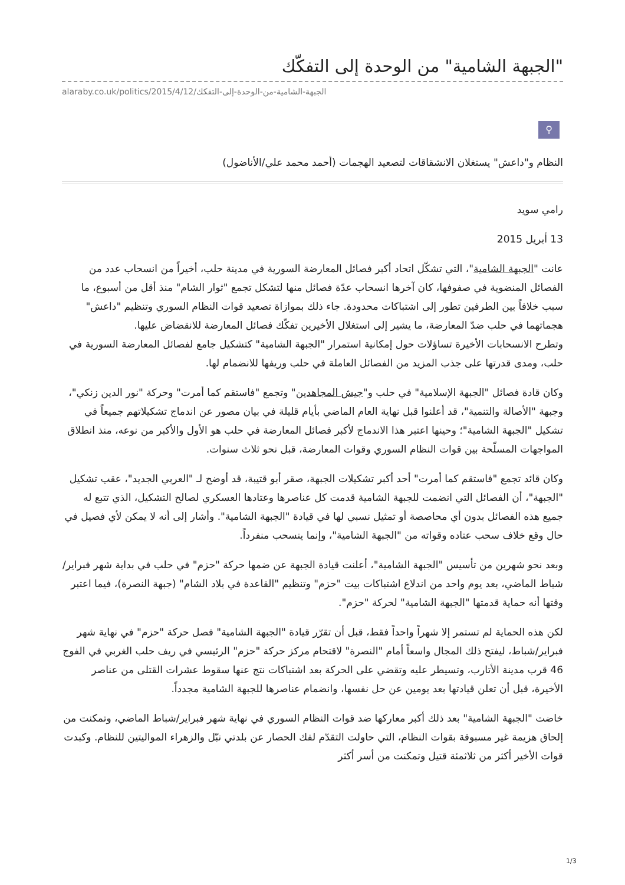"الجبهة الشامية" من الوحدة إلى التفكّك
alaraby.co.uk/politics/2015/4/12/الجبهة-الشامية-من-الوحدة-إلى-التفكك
⚲
النظام و"داعش" يستغلان الانشقاقات لتصعيد الهجمات (أحمد محمد علي/الأناضول)
رامي سويد
13 أبريل 2015
عانت "الجبهة الشامية"، التي تشكّل اتحاد أكبر فصائل المعارضة السورية في مدينة حلب، أخيراً من انسحاب عدد من الفصائل المنضوية في صفوفها، كان آخرها انسحاب عدّة فصائل منها لتشكل تجمع "ثوار الشام" منذ أقل من أسبوع، ما سبب خلافاً بين الطرفين تطور إلى اشتباكات محدودة. جاء ذلك بموازاة تصعيد قوات النظام السوري وتنظيم "داعش" هجماتهما في حلب ضدّ المعارضة، ما يشير إلى استغلال الأخيرين تفكّك فصائل المعارضة للانقضاض عليها.
وتطرح الانسحابات الأخيرة تساؤلات حول إمكانية استمرار "الجبهة الشامية" كتشكيل جامع لفصائل المعارضة السورية في حلب، ومدى قدرتها على جذب المزيد من الفصائل العاملة في حلب وريفها للانضمام لها.
وكان قادة فصائل "الجبهة الإسلامية" في حلب و"جيش المجاهدين" وتجمع "فاستقم كما أمرت" وحركة "نور الدين زنكي"، وجبهة "الأصالة والتنمية"، قد أعلنوا قبل نهاية العام الماضي بأيام قليلة في بيان مصور عن اندماج تشكيلاتهم جميعاً في تشكيل "الجبهة الشامية"؛ وحينها اعتبر هذا الاندماج لأكبر فصائل المعارضة في حلب هو الأول والأكبر من نوعه، منذ انطلاق المواجهات المسلّحة بين قوات النظام السوري وقوات المعارضة، قبل نحو ثلاث سنوات.
وكان قائد تجمع "فاستقم كما أمرت" أحد أكبر تشكيلات الجبهة، صقر أبو قتيبة، قد أوضح لـ "العربي الجديد"، عقب تشكيل "الجبهة"، أن الفصائل التي انضمت للجبهة الشامية قدمت كل عناصرها وعتادها العسكري لصالح التشكيل، الذي تتبع له جميع هذه الفصائل بدون أي محاصصة أو تمثيل نسبي لها في قيادة "الجبهة الشامية". وأشار إلى أنه لا يمكن لأي فصيل في حال وقع خلاف سحب عتاده وقواته من "الجبهة الشامية"، وإنما ينسحب منفرداً.
وبعد نحو شهرين من تأسيس "الجبهة الشامية"، أعلنت قيادة الجبهة عن ضمها حركة "حزم" في حلب في بداية شهر فبراير/شباط الماضي، بعد يوم واحد من اندلاع اشتباكات بيت "حزم" وتنظيم "القاعدة في بلاد الشام" (جبهة النصرة)، فيما اعتبر وقتها أنه حماية قدمتها "الجبهة الشامية" لحركة "حزم".
لكن هذه الحماية لم تستمر إلا شهراً واحداً فقط، قبل أن تقرّر قيادة "الجبهة الشامية" فصل حركة "حزم" في نهاية شهر فبراير/شباط، ليفتح ذلك المجال واسعاً أمام "النصرة" لاقتحام مركز حركة "حزم" الرئيسي في ريف حلب الغربي في الفوج 46 قرب مدينة الأتارب، وتسيطر عليه وتقضي على الحركة بعد اشتباكات نتج عنها سقوط عشرات القتلى من عناصر الأخيرة، قبل أن تعلن قيادتها بعد يومين عن حل نفسها، وانضمام عناصرها للجبهة الشامية مجدداً.
خاضت "الجبهة الشامية" بعد ذلك أكبر معاركها ضد قوات النظام السوري في نهاية شهر فبراير/شباط الماضي، وتمكنت من إلحاق هزيمة غير مسبوقة بقوات النظام، التي حاولت التقدّم لفك الحصار عن بلدتي نبّل والزهراء الموالیتين للنظام. وكبدت قوات الأخير أكثر من ثلاثمئة قتيل وتمكنت من أسر أكثر
1/3